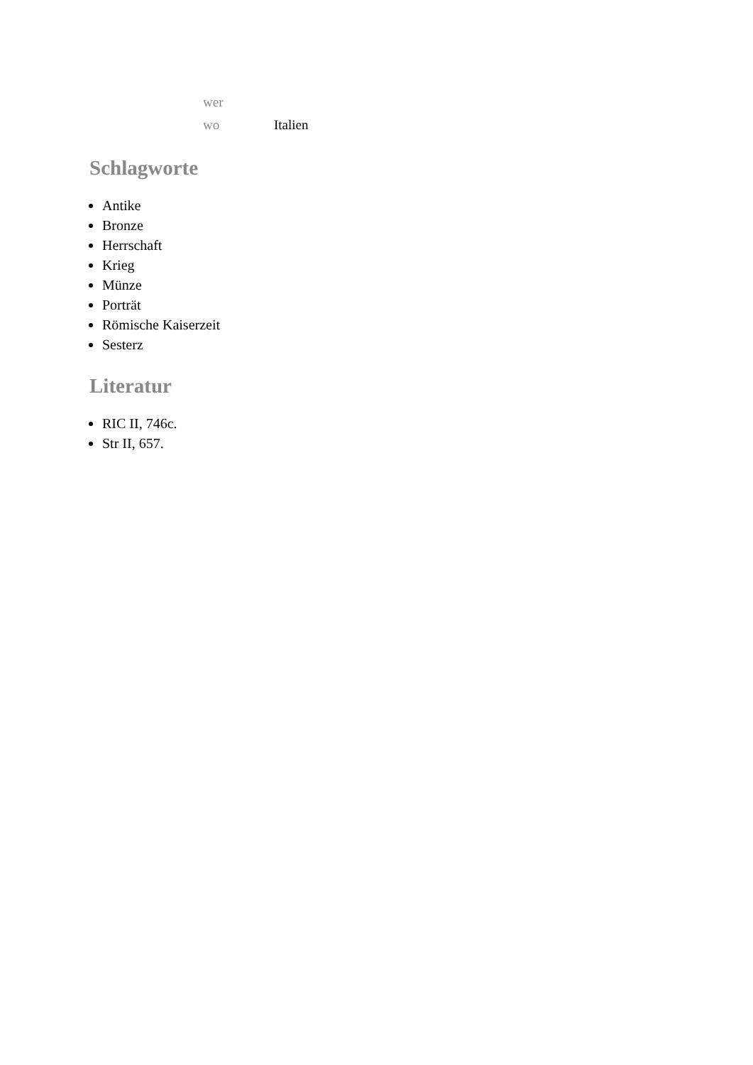| wer | |
| wo | Italien |
Schlagworte
Antike
Bronze
Herrschaft
Krieg
Münze
Porträt
Römische Kaiserzeit
Sesterz
Literatur
RIC II, 746c.
Str II, 657.